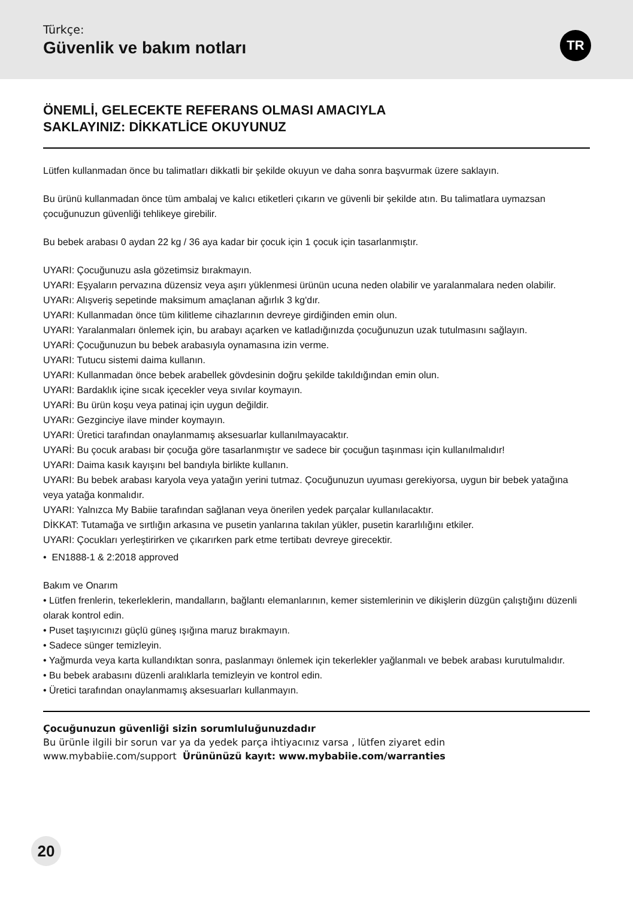Türkçe:
Güvenlik ve bakım notları
TR
ÖNEMLİ, GELECEKTE REFERANS OLMASI AMACIYLA
SAKLAYINIZ: DİKKATLİCE OKUYUNUZ
Lütfen kullanmadan önce bu talimatları dikkatli bir şekilde okuyun ve daha sonra başvurmak üzere saklayın.
Bu ürünü kullanmadan önce tüm ambalaj ve kalıcı etiketleri çıkarın ve güvenli bir şekilde atın. Bu talimatlara uymazsan çocuğunuzun güvenliği tehlikeye girebilir.
Bu bebek arabası 0 aydan 22 kg / 36 aya kadar bir çocuk için 1 çocuk için tasarlanmıştır.
UYARI: Çocuğunuzu asla gözetimsiz bırakmayın.
UYARI: Eşyaların pervazına düzensiz veya aşırı yüklenmesi ürünün ucuna neden olabilir ve yaralanmalara neden olabilir.
UYARı: Alışveriş sepetinde maksimum amaçlanan ağırlık 3 kg'dır.
UYARI: Kullanmadan önce tüm kilitleme cihazlarının devreye girdiğinden emin olun.
UYARI: Yaralanmaları önlemek için, bu arabayı açarken ve katladığınızda çocuğunuzun uzak tutulmasını sağlayın.
UYARİ: Çocuğunuzun bu bebek arabasıyla oynamasına izin verme.
UYARI: Tutucu sistemi daima kullanın.
UYARI: Kullanmadan önce bebek arabellek gövdesinin doğru şekilde takıldığından emin olun.
UYARI: Bardaklık içine sıcak içecekler veya sıvılar koymayın.
UYARİ: Bu ürün koşu veya patinaj için uygun değildir.
UYARı: Gezginciye ilave minder koymayın.
UYARI: Üretici tarafından onaylanmamış aksesuarlar kullanılmayacaktır.
UYARİ: Bu çocuk arabası bir çocuğa göre tasarlanmıştır ve sadece bir çocuğun taşınması için kullanılmalıdır!
UYARI: Daima kasık kayışını bel bandıyla birlikte kullanın.
UYARI: Bu bebek arabası karyola veya yatağın yerini tutmaz. Çocuğunuzun uyuması gerekiyorsa, uygun bir bebek yatağına veya yatağa konmalıdır.
UYARI: Yalnızca My Babiie tarafından sağlanan veya önerilen yedek parçalar kullanılacaktır.
DİKKAT: Tutamağa ve sırtlığın arkasına ve pusetin yanlarına takılan yükler, pusetin kararlılığını etkiler.
UYARI: Çocukları yerleştirirken ve çıkarırken park etme tertibatı devreye girecektir.
• EN1888-1 & 2:2018 approved
Bakım ve Onarım
• Lütfen frenlerin, tekerleklerin, mandalların, bağlantı elemanlarının, kemer sistemlerinin ve dikişlerin düzgün çalıştığını düzenli olarak kontrol edin.
• Puset taşıyıcınızı güçlü güneş ışığına maruz bırakmayın.
• Sadece sünger temizleyin.
• Yağmurda veya karta kullandıktan sonra, paslanmayı önlemek için tekerlekler yağlanmalı ve bebek arabası kurutulmalıdır.
• Bu bebek arabasını düzenli aralıklarla temizleyin ve kontrol edin.
• Üretici tarafından onaylanmamış aksesuarları kullanmayın.
Çocuğunuzun güvenliği sizin sorumluluğunuzdadır
Bu ürünle ilgili bir sorun var ya da yedek parça ihtiyacınız varsa , lütfen ziyaret edin
www.mybabiie.com/support Ürününüzü kayıt: www.mybabiie.com/warranties
20